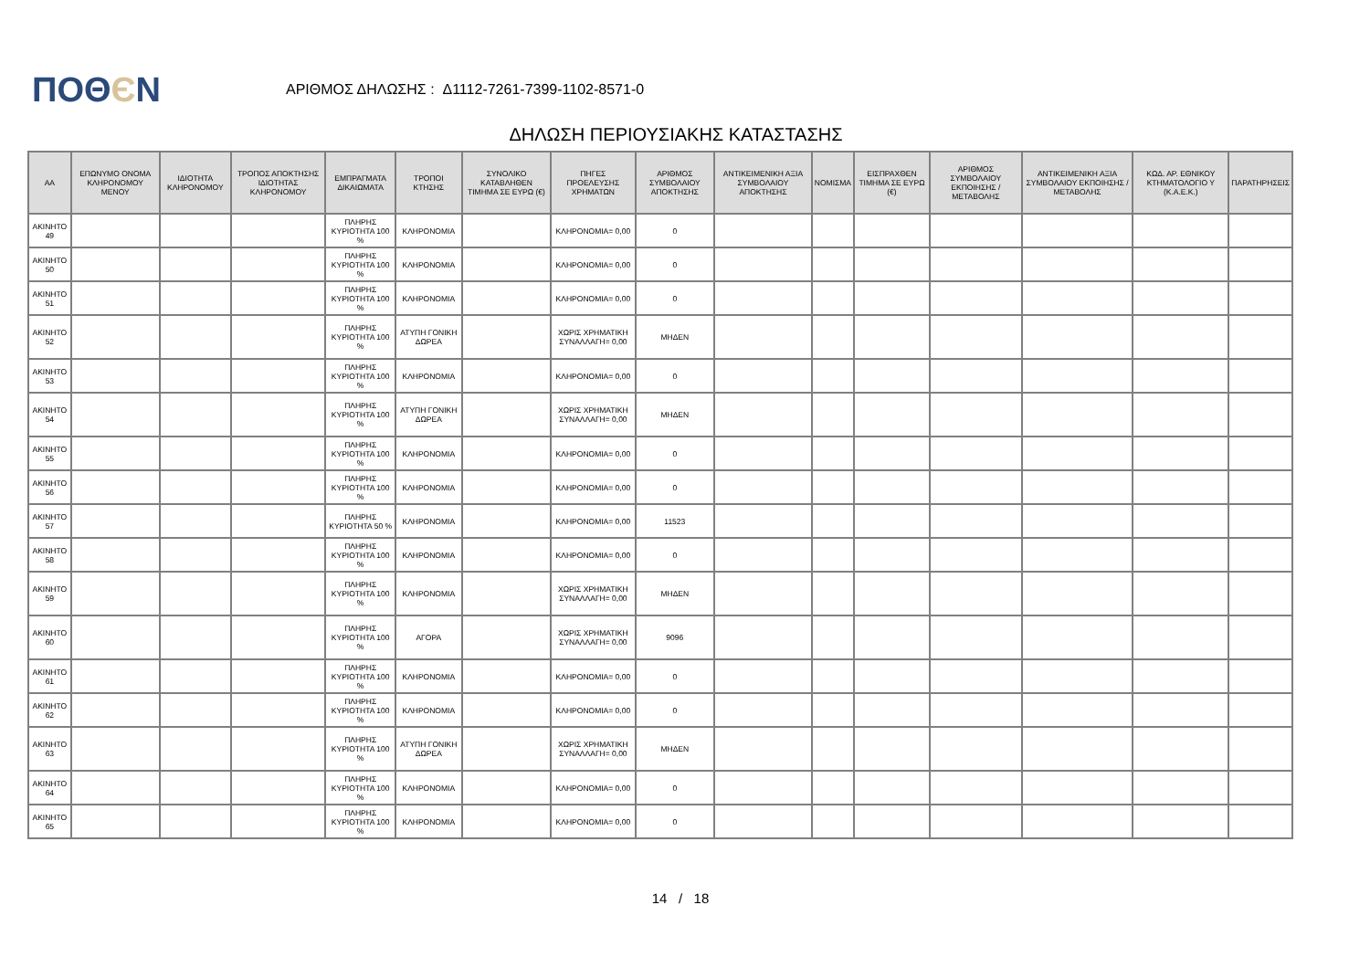ΠΟΘЄΝ
ΑΡΙΘΜΟΣ ΔΗΛΩΣΗΣ : Δ1112-7261-7399-1102-8571-0
ΔΗΛΩΣΗ ΠΕΡΙΟΥΣΙΑΚΗΣ ΚΑΤΑΣΤΑΣΗΣ
| ΑΑ | ΕΠΩΝΥΜΟ ΟΝΟΜΑ ΚΛΗΡΟΝΟΜΟΥ ΜΕΝΟΥ | ΙΔΙΟΤΗΤΑ ΚΛΗΡΟΝΟΜΟΥ | ΤΡΟΠΟΣ ΑΠΟΚΤΗΣΗΣ ΙΔΙΟΤΗΤΑΣ ΚΛΗΡΟΝΟΜΟΥ | ΕΜΠΡΑΓΜΑΤΑ ΔΙΚΑΙΩΜΑΤΑ | ΤΡΟΠΟΙ ΚΤΗΣΗΣ | ΣΥΝΟΛΙΚΟ ΚΑΤΑΒΛΗΘΕΝ ΤΙΜΗΜΑ ΣΕ ΕΥΡΩ (€) | ΠΗΓΕΣ ΠΡΟΕΛΕΥΣΗΣ ΧΡΗΜΑΤΩΝ | ΑΡΙΘΜΟΣ ΣΥΜΒΟΛΑΙΟΥ ΑΠΟΚΤΗΣΗΣ | ΑΝΤΙΚΕΙΜΕΝΙΚΗ ΑΞΙΑ ΣΥΜΒΟΛΑΙΟΥ ΑΠΟΚΤΗΣΗΣ | ΝΟΜΙΣΜΑ | ΕΙΣΠΡΑΧΘΕΝ ΤΙΜΗΜΑ ΣΕ ΕΥΡΩ (€) | ΑΡΙΘΜΟΣ ΣΥΜΒΟΛΑΙΟΥ ΕΚΠΟΙΗΣΗΣ /ΜΕΤΑΒΟΛΗΣ | ΑΝΤΙΚΕΙΜΕΝΙΚΗ ΑΞΙΑ ΣΥΜΒΟΛΑΙΟΥ ΕΚΠΟΙΗΣΗΣ / ΜΕΤΑΒΟΛΗΣ | ΚΩΔ. ΑΡ. ΕΘΝΙΚΟΥ ΚΤΗΜΑΤΟΛΟΓΙΟ Υ (Κ.Α.Ε.Κ.) | ΠΑΡΑΤΗΡΗΣΕΙΣ |
| --- | --- | --- | --- | --- | --- | --- | --- | --- | --- | --- | --- | --- | --- | --- | --- |
| ΑΚΙΝΗΤΟ 49 | | | | ΠΛΗΡΗΣ ΚΥΡΙΟΤΗΤΑ 100 % | ΚΛΗΡΟΝΟΜΙΑ | | ΚΛΗΡΟΝΟΜΙΑ= 0,00 | 0 | | | | | | | |
| ΑΚΙΝΗΤΟ 50 | | | | ΠΛΗΡΗΣ ΚΥΡΙΟΤΗΤΑ 100 % | ΚΛΗΡΟΝΟΜΙΑ | | ΚΛΗΡΟΝΟΜΙΑ= 0,00 | 0 | | | | | | | |
| ΑΚΙΝΗΤΟ 51 | | | | ΠΛΗΡΗΣ ΚΥΡΙΟΤΗΤΑ 100 % | ΚΛΗΡΟΝΟΜΙΑ | | ΚΛΗΡΟΝΟΜΙΑ= 0,00 | 0 | | | | | | | |
| ΑΚΙΝΗΤΟ 52 | | | | ΠΛΗΡΗΣ ΚΥΡΙΟΤΗΤΑ 100 % | ΑΤΥΠΗ ΓΟΝΙΚΗ ΔΩΡΕΑ | | ΧΩΡΙΣ ΧΡΗΜΑΤΙΚΗ ΣΥΝΑΛΛΑΓΗ= 0,00 | ΜΗΔΕΝ | | | | | | | |
| ΑΚΙΝΗΤΟ 53 | | | | ΠΛΗΡΗΣ ΚΥΡΙΟΤΗΤΑ 100 % | ΚΛΗΡΟΝΟΜΙΑ | | ΚΛΗΡΟΝΟΜΙΑ= 0,00 | 0 | | | | | | | |
| ΑΚΙΝΗΤΟ 54 | | | | ΠΛΗΡΗΣ ΚΥΡΙΟΤΗΤΑ 100 % | ΑΤΥΠΗ ΓΟΝΙΚΗ ΔΩΡΕΑ | | ΧΩΡΙΣ ΧΡΗΜΑΤΙΚΗ ΣΥΝΑΛΛΑΓΗ= 0,00 | ΜΗΔΕΝ | | | | | | | |
| ΑΚΙΝΗΤΟ 55 | | | | ΠΛΗΡΗΣ ΚΥΡΙΟΤΗΤΑ 100 % | ΚΛΗΡΟΝΟΜΙΑ | | ΚΛΗΡΟΝΟΜΙΑ= 0,00 | 0 | | | | | | | |
| ΑΚΙΝΗΤΟ 56 | | | | ΠΛΗΡΗΣ ΚΥΡΙΟΤΗΤΑ 100 % | ΚΛΗΡΟΝΟΜΙΑ | | ΚΛΗΡΟΝΟΜΙΑ= 0,00 | 0 | | | | | | | |
| ΑΚΙΝΗΤΟ 57 | | | | ΠΛΗΡΗΣ ΚΥΡΙΟΤΗΤΑ 50 % | ΚΛΗΡΟΝΟΜΙΑ | | ΚΛΗΡΟΝΟΜΙΑ= 0,00 | 11523 | | | | | | | |
| ΑΚΙΝΗΤΟ 58 | | | | ΠΛΗΡΗΣ ΚΥΡΙΟΤΗΤΑ 100 % | ΚΛΗΡΟΝΟΜΙΑ | | ΚΛΗΡΟΝΟΜΙΑ= 0,00 | 0 | | | | | | | |
| ΑΚΙΝΗΤΟ 59 | | | | ΠΛΗΡΗΣ ΚΥΡΙΟΤΗΤΑ 100 % | ΚΛΗΡΟΝΟΜΙΑ | | ΧΩΡΙΣ ΧΡΗΜΑΤΙΚΗ ΣΥΝΑΛΛΑΓΗ= 0,00 | ΜΗΔΕΝ | | | | | | | |
| ΑΚΙΝΗΤΟ 60 | | | | ΠΛΗΡΗΣ ΚΥΡΙΟΤΗΤΑ 100 % | ΑΓΟΡΑ | | ΧΩΡΙΣ ΧΡΗΜΑΤΙΚΗ ΣΥΝΑΛΛΑΓΗ= 0,00 | 9096 | | | | | | | |
| ΑΚΙΝΗΤΟ 61 | | | | ΠΛΗΡΗΣ ΚΥΡΙΟΤΗΤΑ 100 % | ΚΛΗΡΟΝΟΜΙΑ | | ΚΛΗΡΟΝΟΜΙΑ= 0,00 | 0 | | | | | | | |
| ΑΚΙΝΗΤΟ 62 | | | | ΠΛΗΡΗΣ ΚΥΡΙΟΤΗΤΑ 100 % | ΚΛΗΡΟΝΟΜΙΑ | | ΚΛΗΡΟΝΟΜΙΑ= 0,00 | 0 | | | | | | | |
| ΑΚΙΝΗΤΟ 63 | | | | ΠΛΗΡΗΣ ΚΥΡΙΟΤΗΤΑ 100 % | ΑΤΥΠΗ ΓΟΝΙΚΗ ΔΩΡΕΑ | | ΧΩΡΙΣ ΧΡΗΜΑΤΙΚΗ ΣΥΝΑΛΛΑΓΗ= 0,00 | ΜΗΔΕΝ | | | | | | | |
| ΑΚΙΝΗΤΟ 64 | | | | ΠΛΗΡΗΣ ΚΥΡΙΟΤΗΤΑ 100 % | ΚΛΗΡΟΝΟΜΙΑ | | ΚΛΗΡΟΝΟΜΙΑ= 0,00 | 0 | | | | | | | |
| ΑΚΙΝΗΤΟ 65 | | | | ΠΛΗΡΗΣ ΚΥΡΙΟΤΗΤΑ 100 % | ΚΛΗΡΟΝΟΜΙΑ | | ΚΛΗΡΟΝΟΜΙΑ= 0,00 | 0 | | | | | | | |
14 / 18